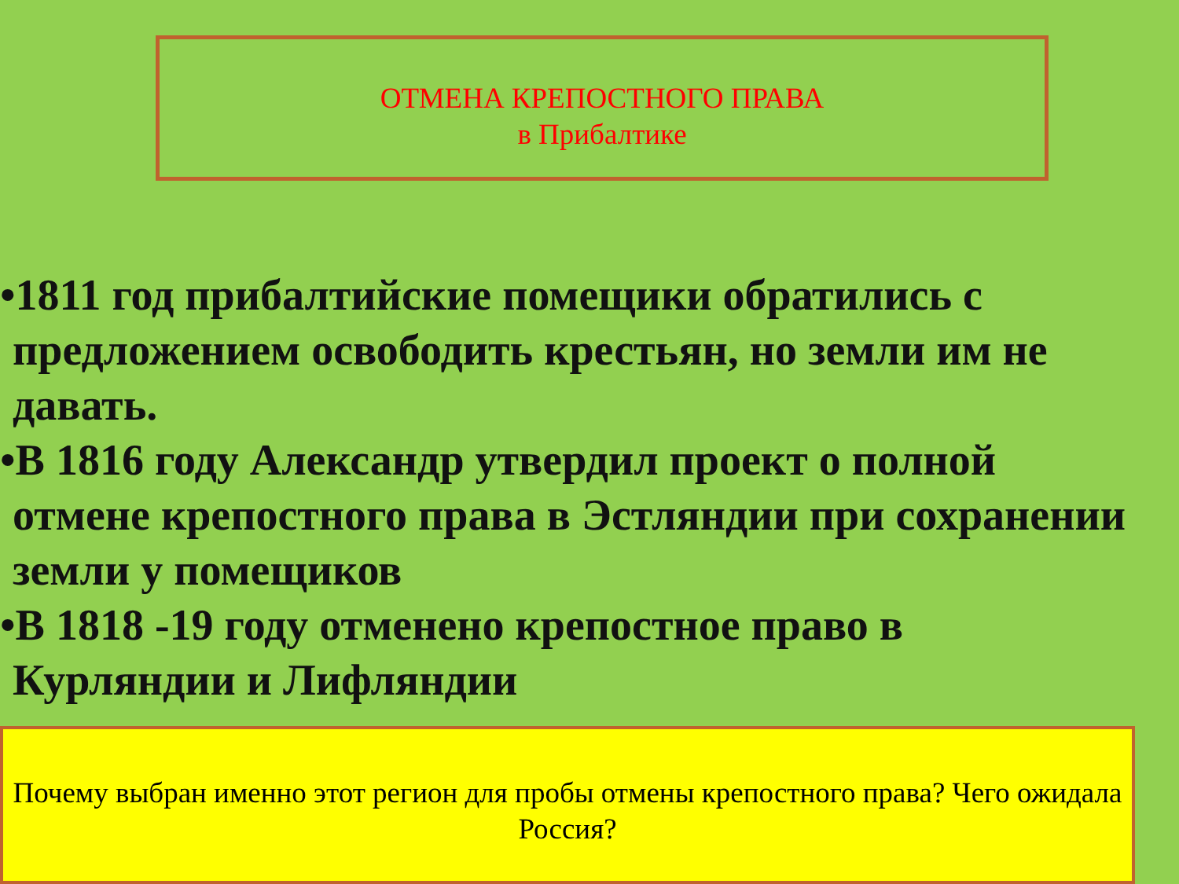ОТМЕНА КРЕПОСТНОГО ПРАВА
в Прибалтике
•1811 год прибалтийские помещики обратились с предложением освободить крестьян, но земли им не давать.
•В 1816 году Александр утвердил проект о полной отмене крепостного права в Эстляндии при сохранении земли у помещиков
•В 1818 -19 году отменено крепостное право в Курляндии и Лифляндии
Почему выбран именно этот регион для пробы отмены крепостного права? Чего ожидала Россия?